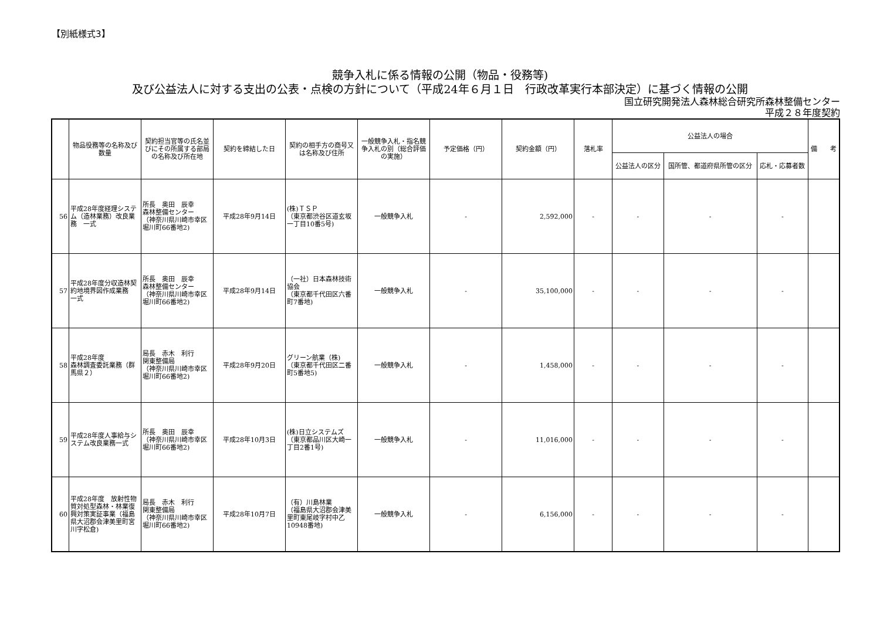【別紙様式3】
競争入札に係る情報の公開（物品・役務等)
及び公益法人に対する支出の公表・点検の方針について（平成24年６月１日　行政改革実行本部決定）に基づく情報の公開
国立研究開発法人森林総合研究所森林整備センター
平成２８年度契約
| | 物品役務等の名称及び数量 | 契約担当官等の氏名並びにその所属する部局の名称及び所在地 | 契約を締結した日 | 契約の相手方の商号又は名称及び住所 | 一般競争入札・指名競争入札の別（総合評価の実施） | 予定価格（円） | 契約金額（円） | 落札率 | 公益法人の場合 | | | 備 考 |
| --- | --- | --- | --- | --- | --- | --- | --- | --- | --- | --- | --- | --- |
| | | | | | | | | | 公益法人の区分 | 国所管、都道府県所管の区分 | 応札・応募者数 | |
| 56 | 平成28年度経理システム（造林業務）改良業務 一式 | 所長 奥田 辰幸 森林整備センター （神奈川県川崎市幸区堀川町66番地2) | 平成28年9月14日 | (株)ＴＳＰ （東京都渋谷区道玄坂一丁目10番5号) | 一般競争入札 | - | 2,592,000 | - | - | - | - | |
| 57 | 平成28年度分収造林契約地境界図作成業務 一式 | 所長 奥田 辰幸 森林整備センター （神奈川県川崎市幸区堀川町66番地2) | 平成28年9月14日 | （一社）日本森林技術協会 （東京都千代田区六番町7番地) | 一般競争入札 | - | 35,100,000 | - | - | - | - | |
| 58 | 平成28年度 森林調査委託業務（群馬県２） | 局長 赤木 利行 関東整備局 （神奈川県川崎市幸区堀川町66番地2) | 平成28年9月20日 | グリーン航業（株) （東京都千代田区二番町5番地5) | 一般競争入札 | - | 1,458,000 | - | - | - | - | |
| 59 | 平成28年度人事給与システム改良業務一式 | 所長 奥田 辰幸 （神奈川県川崎市幸区堀川町66番地2) | 平成28年10月3日 | (株)日立システムズ （東京都品川区大崎一丁目2番1号) | 一般競争入札 | - | 11,016,000 | - | - | - | - | |
| 60 | 平成28年度 放射性物質対処型森林・林業復興対策実証事業（福島県大沼郡会津美里町宮川字松倉) | 局長 赤木 利行 関東整備局 （神奈川県川崎市幸区堀川町66番地2) | 平成28年10月7日 | （有）川島林業 （福島県大沼郡会津美里町東尾岐字村中乙10948番地) | 一般競争入札 | - | 6,156,000 | - | - | - | - | |